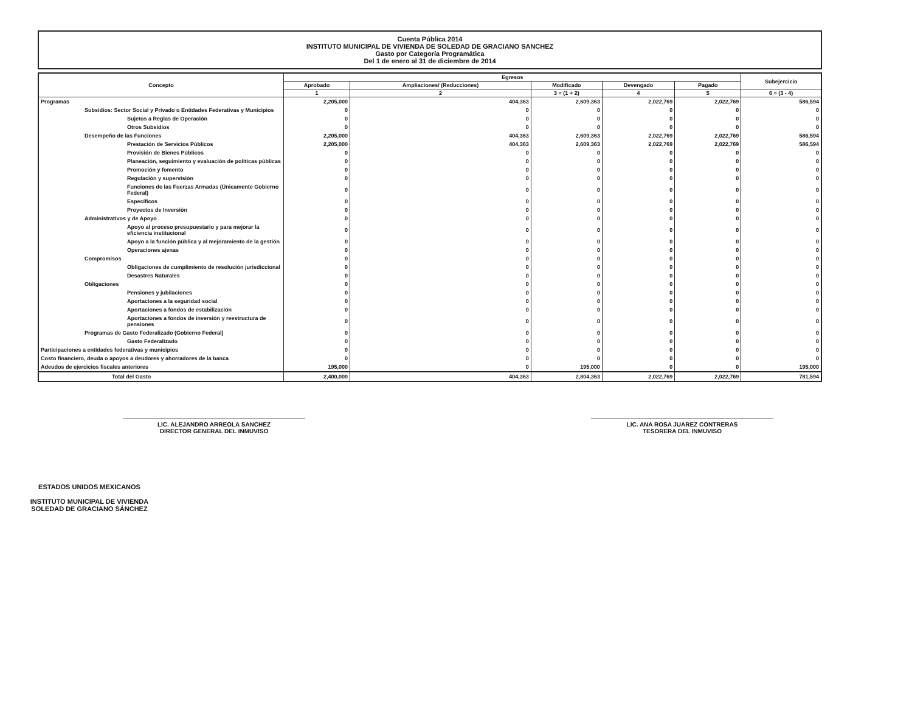Cuenta Pública 2014
INSTITUTO MUNICIPAL DE VIVIENDA DE SOLEDAD DE GRACIANO SANCHEZ
Gasto por Categoría Programática
Del 1 de enero al 31 de diciembre de 2014
| Concepto | Egresos | | | | | Subejercicio |
| --- | --- | --- | --- | --- | --- | --- |
| | Aprobado | Ampliaciones/ (Reducciones) | Modificado | Devengado | Pagado | |
| | 1 | 2 | 3 = (1 + 2) | 4 | 5 | 6 = (3 - 4) |
| Programas | 2,205,000 | 404,363 | 2,609,363 | 2,022,769 | 2,022,769 | 586,594 |
| Subsidios: Sector Social y Privado o Entidades Federativas y Municipios | 0 | 0 | 0 | 0 | 0 | 0 |
| Sujetos a Reglas de Operación | 0 | 0 | 0 | 0 | 0 | 0 |
| Otros Subsidios | 0 | 0 | 0 | 0 | 0 | 0 |
| Desempeño de las Funciones | 2,205,000 | 404,363 | 2,609,363 | 2,022,769 | 2,022,769 | 586,594 |
| Prestación de Servicios Públicos | 2,205,000 | 404,363 | 2,609,363 | 2,022,769 | 2,022,769 | 586,594 |
| Provisión de Bienes Públicos | 0 | 0 | 0 | 0 | 0 | 0 |
| Planeación, seguimiento y evaluación de políticas públicas | 0 | 0 | 0 | 0 | 0 | 0 |
| Promoción y fomento | 0 | 0 | 0 | 0 | 0 | 0 |
| Regulación y supervisión | 0 | 0 | 0 | 0 | 0 | 0 |
| Funciones de las Fuerzas Armadas (Únicamente Gobierno Federal) | 0 | 0 | 0 | 0 | 0 | 0 |
| Específicos | 0 | 0 | 0 | 0 | 0 | 0 |
| Proyectos de Inversión | 0 | 0 | 0 | 0 | 0 | 0 |
| Administrativos y de Apoyo | 0 | 0 | 0 | 0 | 0 | 0 |
| Apoyo al proceso presupuestario y para mejorar la eficiencia institucional | 0 | 0 | 0 | 0 | 0 | 0 |
| Apoyo a la función pública y al mejoramiento de la gestión | 0 | 0 | 0 | 0 | 0 | 0 |
| Operaciones ajenas | 0 | 0 | 0 | 0 | 0 | 0 |
| Compromisos | 0 | 0 | 0 | 0 | 0 | 0 |
| Obligaciones de cumplimiento de resolución jurisdiccional | 0 | 0 | 0 | 0 | 0 | 0 |
| Desastres Naturales | 0 | 0 | 0 | 0 | 0 | 0 |
| Obligaciones | 0 | 0 | 0 | 0 | 0 | 0 |
| Pensiones y jubilaciones | 0 | 0 | 0 | 0 | 0 | 0 |
| Aportaciones a la seguridad social | 0 | 0 | 0 | 0 | 0 | 0 |
| Aportaciones a fondos de estabilización | 0 | 0 | 0 | 0 | 0 | 0 |
| Aportaciones a fondos de inversión y reestructura de pensiones | 0 | 0 | 0 | 0 | 0 | 0 |
| Programas de Gasto Federalizado (Gobierno Federal) | 0 | 0 | 0 | 0 | 0 | 0 |
| Gasto Federalizado | 0 | 0 | 0 | 0 | 0 | 0 |
| Participaciones a entidades federativas y municipios | 0 | 0 | 0 | 0 | 0 | 0 |
| Costo financiero, deuda o apoyos a deudores y ahorradores de la banca | 0 | 0 | 0 | 0 | 0 | 0 |
| Adeudos de ejercicios fiscales anteriores | 195,000 | 0 | 195,000 | 0 | 0 | 195,000 |
| Total del Gasto | 2,400,000 | 404,363 | 2,804,363 | 2,022,769 | 2,022,769 | 781,594 |
LIC. ALEJANDRO ARREOLA SANCHEZ
DIRECTOR GENERAL DEL INMUVISO
LIC. ANA ROSA JUAREZ CONTRERAS
TESORERA DEL INMUVISO
ESTADOS UNIDOS MEXICANOS
INSTITUTO MUNICIPAL DE VIVIENDA
SOLEDAD DE GRACIANO SÁNCHEZ